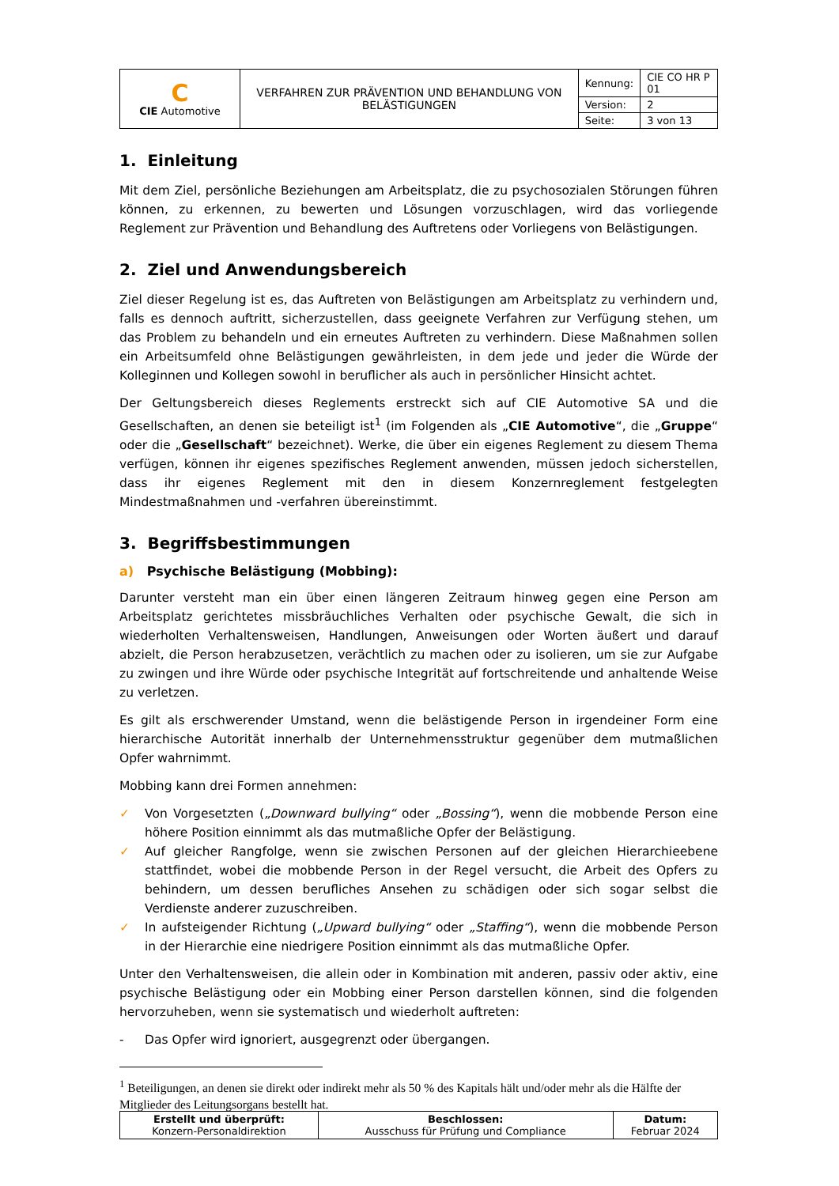| C CIE Automotive | VERFAHREN ZUR PRÄVENTION UND BEHANDLUNG VON BELÄSTIGUNGEN | Kennung: | CIE CO HR P 01 |
| | | Version: | 2 |
| | | Seite: | 3 von 13 |
1. Einleitung
Mit dem Ziel, persönliche Beziehungen am Arbeitsplatz, die zu psychosozialen Störungen führen können, zu erkennen, zu bewerten und Lösungen vorzuschlagen, wird das vorliegende Reglement zur Prävention und Behandlung des Auftretens oder Vorliegens von Belästigungen.
2. Ziel und Anwendungsbereich
Ziel dieser Regelung ist es, das Auftreten von Belästigungen am Arbeitsplatz zu verhindern und, falls es dennoch auftritt, sicherzustellen, dass geeignete Verfahren zur Verfügung stehen, um das Problem zu behandeln und ein erneutes Auftreten zu verhindern. Diese Maßnahmen sollen ein Arbeitsumfeld ohne Belästigungen gewährleisten, in dem jede und jeder die Würde der Kolleginnen und Kollegen sowohl in beruflicher als auch in persönlicher Hinsicht achtet.
Der Geltungsbereich dieses Reglements erstreckt sich auf CIE Automotive SA und die Gesellschaften, an denen sie beteiligt ist<sup>1</sup> (im Folgenden als „CIE Automotive“, die „Gruppe“ oder die „Gesellschaft“ bezeichnet). Werke, die über ein eigenes Reglement zu diesem Thema verfügen, können ihr eigenes spezifisches Reglement anwenden, müssen jedoch sicherstellen, dass ihr eigenes Reglement mit den in diesem Konzernreglement festgelegten Mindestmaßnahmen und -verfahren übereinstimmt.
3. Begriffsbestimmungen
a) Psychische Belästigung (Mobbing):
Darunter versteht man ein über einen längeren Zeitraum hinweg gegen eine Person am Arbeitsplatz gerichtetes missbräuchliches Verhalten oder psychische Gewalt, die sich in wiederholten Verhaltensweisen, Handlungen, Anweisungen oder Worten äußert und darauf abzielt, die Person herabzusetzen, verächtlich zu machen oder zu isolieren, um sie zur Aufgabe zu zwingen und ihre Würde oder psychische Integrität auf fortschreitende und anhaltende Weise zu verletzen.
Es gilt als erschwerender Umstand, wenn die belästigende Person in irgendeiner Form eine hierarchische Autorität innerhalb der Unternehmensstruktur gegenüber dem mutmaßlichen Opfer wahrnimmt.
Mobbing kann drei Formen annehmen:
✓ Von Vorgesetzten („Downward bullying“ oder „Bossing“), wenn die mobbende Person eine höhere Position einnimmt als das mutmaßliche Opfer der Belästigung.
✓ Auf gleicher Rangfolge, wenn sie zwischen Personen auf der gleichen Hierarchieebene stattfindet, wobei die mobbende Person in der Regel versucht, die Arbeit des Opfers zu behindern, um dessen berufliches Ansehen zu schädigen oder sich sogar selbst die Verdienste anderer zuzuschreiben.
✓ In aufsteigender Richtung („Upward bullying“ oder „Staffing“), wenn die mobbende Person in der Hierarchie eine niedrigere Position einnimmt als das mutmaßliche Opfer.
Unter den Verhaltensweisen, die allein oder in Kombination mit anderen, passiv oder aktiv, eine psychische Belästigung oder ein Mobbing einer Person darstellen können, sind die folgenden hervorzuheben, wenn sie systematisch und wiederholt auftreten:
- Das Opfer wird ignoriert, ausgegrenzt oder übergangen.
<sup>1</sup> Beteiligungen, an denen sie direkt oder indirekt mehr als 50 % des Kapitals hält und/oder mehr als die Hälfte der Mitglieder des Leitungsorgans bestellt hat.
| Erstellt und überprüft: Konzern-Personaldirektion | Beschlossen: Ausschuss für Prüfung und Compliance | Datum: Februar 2024 |